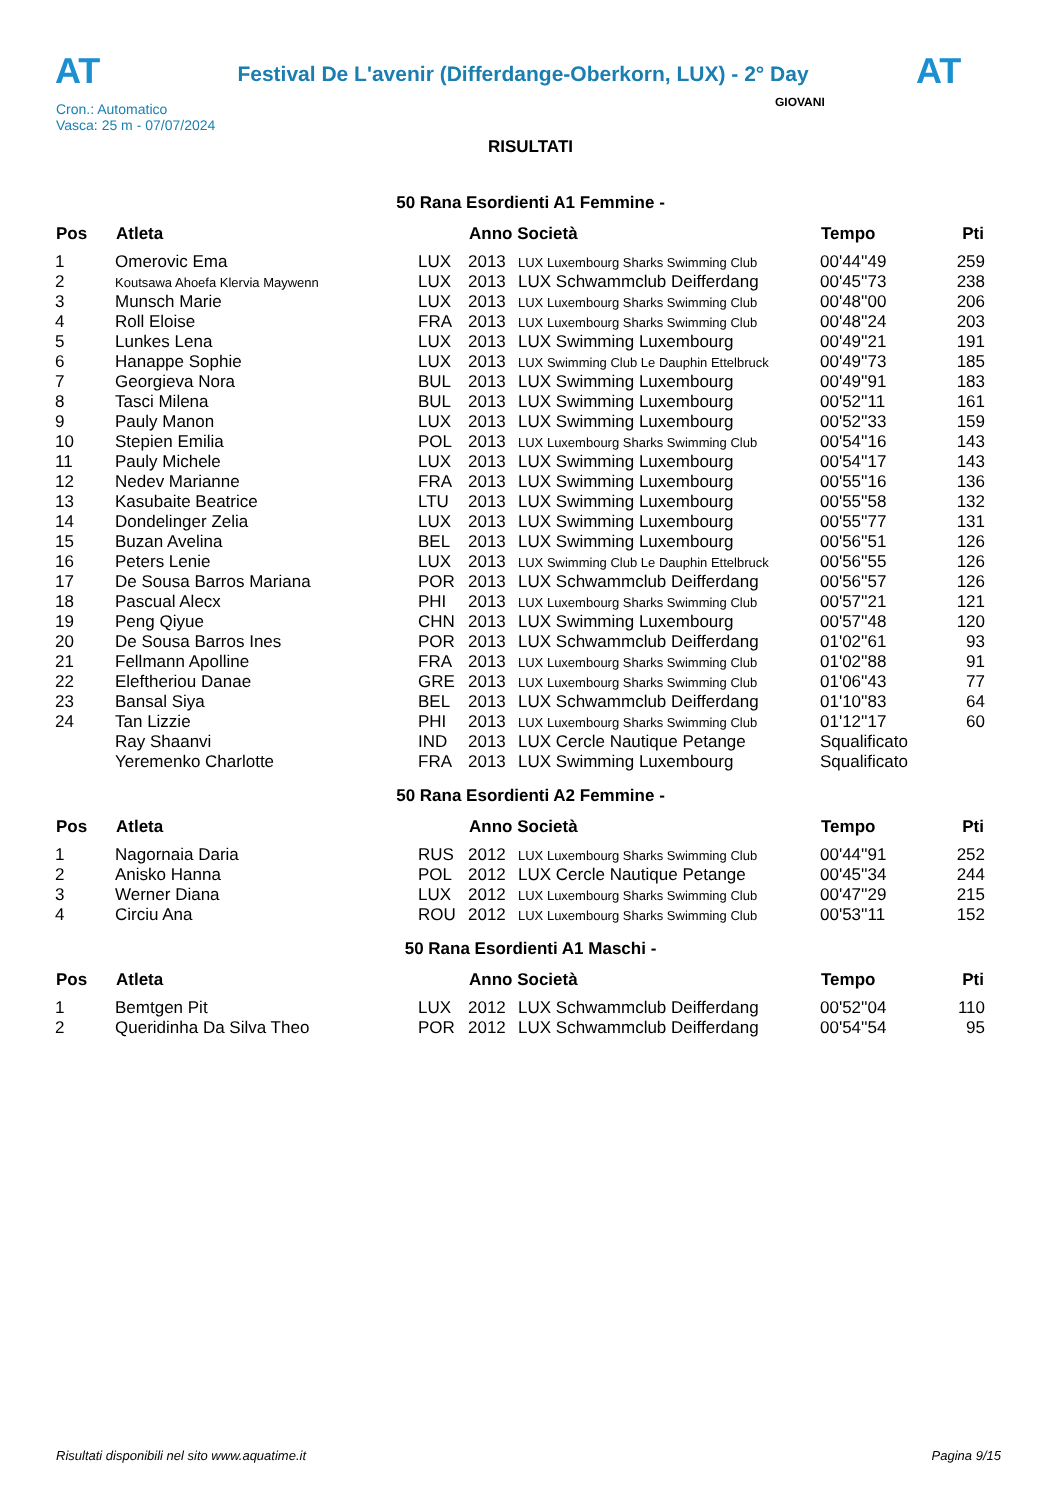AT
Festival De L'avenir (Differdange-Oberkorn, LUX) - 2° Day
AT
Cron.: Automatico
Vasca: 25 m - 07/07/2024
GIOVANI
RISULTATI
50 Rana Esordienti A1 Femmine -
| Pos | Atleta | | Anno Società | | Tempo | Pti |
| --- | --- | --- | --- | --- | --- | --- |
| 1 | Omerovic Ema | LUX | 2013 | LUX Luxembourg Sharks Swimming Club | 00'44''49 | 259 |
| 2 | Koutsawa Ahoefa Klervia Maywenn | LUX | 2013 | LUX Schwammclub Deifferdang | 00'45''73 | 238 |
| 3 | Munsch Marie | LUX | 2013 | LUX Luxembourg Sharks Swimming Club | 00'48''00 | 206 |
| 4 | Roll Eloise | FRA | 2013 | LUX Luxembourg Sharks Swimming Club | 00'48''24 | 203 |
| 5 | Lunkes Lena | LUX | 2013 | LUX Swimming Luxembourg | 00'49''21 | 191 |
| 6 | Hanappe Sophie | LUX | 2013 | LUX Swimming Club Le Dauphin Ettelbruck | 00'49''73 | 185 |
| 7 | Georgieva Nora | BUL | 2013 | LUX Swimming Luxembourg | 00'49''91 | 183 |
| 8 | Tasci Milena | BUL | 2013 | LUX Swimming Luxembourg | 00'52''11 | 161 |
| 9 | Pauly Manon | LUX | 2013 | LUX Swimming Luxembourg | 00'52''33 | 159 |
| 10 | Stepien Emilia | POL | 2013 | LUX Luxembourg Sharks Swimming Club | 00'54''16 | 143 |
| 11 | Pauly Michele | LUX | 2013 | LUX Swimming Luxembourg | 00'54''17 | 143 |
| 12 | Nedev Marianne | FRA | 2013 | LUX Swimming Luxembourg | 00'55''16 | 136 |
| 13 | Kasubaite Beatrice | LTU | 2013 | LUX Swimming Luxembourg | 00'55''58 | 132 |
| 14 | Dondelinger Zelia | LUX | 2013 | LUX Swimming Luxembourg | 00'55''77 | 131 |
| 15 | Buzan Avelina | BEL | 2013 | LUX Swimming Luxembourg | 00'56''51 | 126 |
| 16 | Peters Lenie | LUX | 2013 | LUX Swimming Club Le Dauphin Ettelbruck | 00'56''55 | 126 |
| 17 | De Sousa Barros Mariana | POR | 2013 | LUX Schwammclub Deifferdang | 00'56''57 | 126 |
| 18 | Pascual Alecx | PHI | 2013 | LUX Luxembourg Sharks Swimming Club | 00'57''21 | 121 |
| 19 | Peng Qiyue | CHN | 2013 | LUX Swimming Luxembourg | 00'57''48 | 120 |
| 20 | De Sousa Barros Ines | POR | 2013 | LUX Schwammclub Deifferdang | 01'02''61 | 93 |
| 21 | Fellmann Apolline | FRA | 2013 | LUX Luxembourg Sharks Swimming Club | 01'02''88 | 91 |
| 22 | Eleftheriou Danae | GRE | 2013 | LUX Luxembourg Sharks Swimming Club | 01'06''43 | 77 |
| 23 | Bansal Siya | BEL | 2013 | LUX Schwammclub Deifferdang | 01'10''83 | 64 |
| 24 | Tan Lizzie | PHI | 2013 | LUX Luxembourg Sharks Swimming Club | 01'12''17 | 60 |
| | Ray Shaanvi | IND | 2013 | LUX Cercle Nautique Petange | Squalificato | |
| | Yeremenko Charlotte | FRA | 2013 | LUX Swimming Luxembourg | Squalificato | |
50 Rana Esordienti A2 Femmine -
| Pos | Atleta | | Anno Società | | Tempo | Pti |
| --- | --- | --- | --- | --- | --- | --- |
| 1 | Nagornaia Daria | RUS | 2012 | LUX Luxembourg Sharks Swimming Club | 00'44''91 | 252 |
| 2 | Anisko Hanna | POL | 2012 | LUX Cercle Nautique Petange | 00'45''34 | 244 |
| 3 | Werner Diana | LUX | 2012 | LUX Luxembourg Sharks Swimming Club | 00'47''29 | 215 |
| 4 | Circiu Ana | ROU | 2012 | LUX Luxembourg Sharks Swimming Club | 00'53''11 | 152 |
50 Rana Esordienti A1 Maschi -
| Pos | Atleta | | Anno Società | | Tempo | Pti |
| --- | --- | --- | --- | --- | --- | --- |
| 1 | Bemtgen Pit | LUX | 2012 | LUX Schwammclub Deifferdang | 00'52''04 | 110 |
| 2 | Queridinha Da Silva Theo | POR | 2012 | LUX Schwammclub Deifferdang | 00'54''54 | 95 |
Risultati disponibili nel sito www.aquatime.it Pagina 9/15